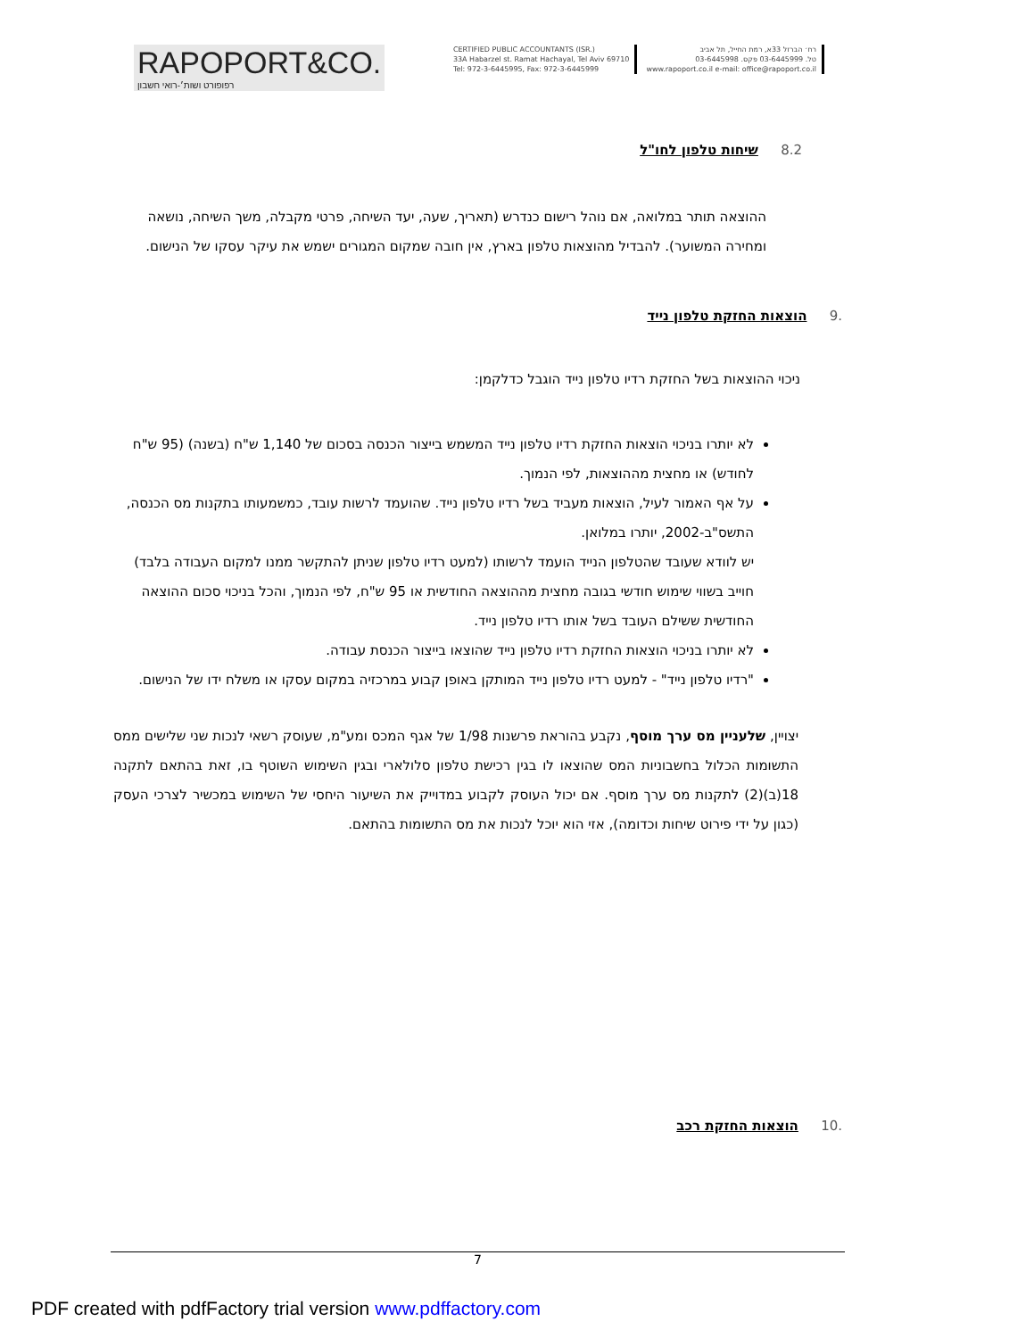RAPOPORT&CO.
רפופורט ושות׳-רואי חשבון
CERTIFIED PUBLIC ACCOUNTANTS (ISR.)
33A Habarzel st. Ramat Hachayal, Tel Aviv 69710
Tel: 972-3-6445995, Fax: 972-3-6445999
רח׳ הברזל 33א, רמת החייל, תל אביב
טל. 03-6445999 פקס. 03-6445998
www.rapoport.co.il e-mail: office@rapoport.co.il
8.2 שיחות טלפון לחו"ל
ההוצאה תותר במלואה, אם נוהל רישום כנדרש (תאריך, שעה, יעד השיחה, פרטי מקבלה, משך השיחה, נושאה ומחירה המשוער). להבדיל מהוצאות טלפון בארץ, אין חובה שמקום המגורים ישמש את עיקר עסקו של הנישום.
.9 הוצאות החזקת טלפון נייד
ניכוי ההוצאות בשל החזקת רדיו טלפון נייד הוגבל כדלקמן:
לא יותרו בניכוי הוצאות החזקת רדיו טלפון נייד המשמש בייצור הכנסה בסכום של 1,140 ש"ח (בשנה) (95 ש"ח לחודש) או מחצית מההוצאות, לפי הנמוך.
על אף האמור לעיל, הוצאות מעביד בשל רדיו טלפון נייד. שהועמד לרשות עובד, כמשמעותו בתקנות מס הכנסה, התשס"ב-2002, יותרו במלואן.
יש לוודא שעובד שהטלפון הנייד הועמד לרשותו (למעט רדיו טלפון שניתן להתקשר ממנו למקום העבודה בלבד) חוייב בשווי שימוש חודשי בגובה מחצית מההוצאה החודשית או 95 ש"ח, לפי הנמוך, והכל בניכוי סכום ההוצאה החודשית ששילם העובד בשל אותו רדיו טלפון נייד.
לא יותרו בניכוי הוצאות החזקת רדיו טלפון נייד שהוצאו בייצור הכנסת עבודה.
"רדיו טלפון נייד" - למעט רדיו טלפון נייד המותקן באופן קבוע במרכזיה במקום עסקו או משלח ידו של הנישום.
יצויין, שלעניין מס ערך מוסף, נקבע בהוראת פרשנות 1/98 של אגף המכס ומע"מ, שעוסק רשאי לנכות שני שלישים ממס התשומות הכלול בחשבוניות המס שהוצאו לו בגין רכישת טלפון סלולארי ובגין השימוש השוטף בו, זאת בהתאם לתקנה 18(ב)(2) לתקנות מס ערך מוסף. אם יכול העוסק לקבוע במדוייק את השיעור היחסי של השימוש במכשיר לצרכי העסק (כגון על ידי פירוט שיחות וכדומה), אזי הוא יוכל לנכות את מס התשומות בהתאם.
.10 הוצאות החזקת רכב
7
PDF created with pdfFactory trial version www.pdffactory.com